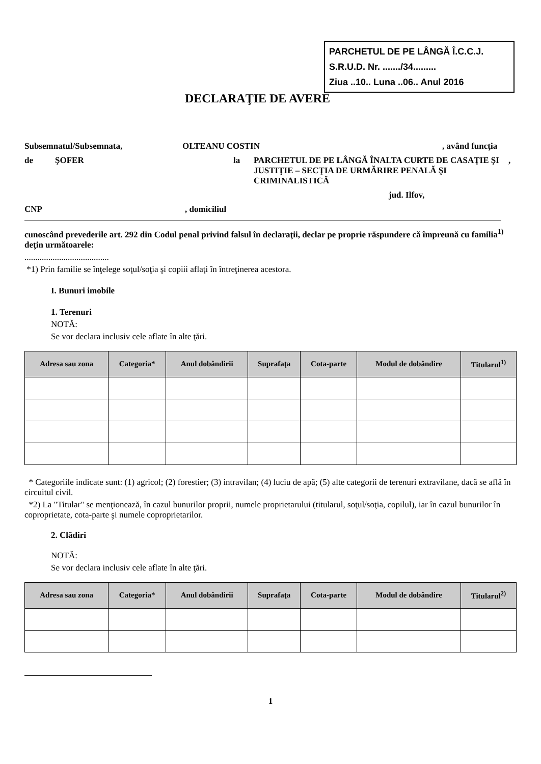PARCHETUL DE PE LÂNGĂ Î.C.C.J.
S.R.U.D. Nr. ......./34.........
Ziua ..10.. Luna ..06.. Anul 2016
DECLARAŢIE DE AVERE
Subsemnatul/Subsemnata, OLTEANU COSTIN, având funcţia
de ŞOFER la PARCHETUL DE PE LÂNGĂ ÎNALTA CURTE DE CASAŢIE ŞI JUSTIŢIE – SECŢIA DE URMĂRIRE PENALĂ ŞI CRIMINALISTICĂ,
jud. Ilfov,
CNP, domiciliul
cunoscând prevederile art. 292 din Codul penal privind falsul în declaraţii, declar pe proprie răspundere că împreună cu familia<sup>1)</sup> deţin următoarele:
.......................................
*1) Prin familie se înţelege soţul/soţia şi copiii aflaţi în întreţinerea acestora.
I. Bunuri imobile
1. Terenuri
NOTĂ:
Se vor declara inclusiv cele aflate în alte ţări.
| Adresa sau zona | Categoria* | Anul dobândirii | Suprafaţa | Cota-parte | Modul de dobândire | Titularul<sup>1)</sup> |
| --- | --- | --- | --- | --- | --- | --- |
* Categoriile indicate sunt: (1) agricol; (2) forestier; (3) intravilan; (4) luciu de apă; (5) alte categorii de terenuri extravilane, dacă se află în circuitul civil.
*2) La "Titular" se menţionează, în cazul bunurilor proprii, numele proprietarului (titularul, soţul/soţia, copilul), iar în cazul bunurilor în coproprietate, cota-parte şi numele coproprietarilor.
2. Clădiri
NOTĂ:
Se vor declara inclusiv cele aflate în alte ţări.
| Adresa sau zona | Categoria* | Anul dobândirii | Suprafaţa | Cota-parte | Modul de dobândire | Titularul<sup>2)</sup> |
| --- | --- | --- | --- | --- | --- | --- |
1